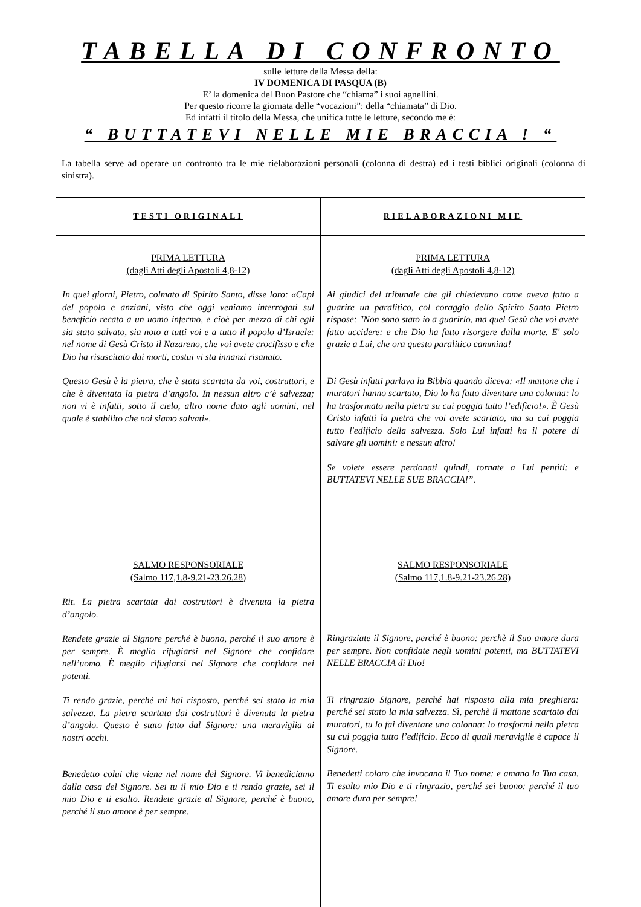TABELLA DI CONFRONTO
sulle letture della Messa della:
IV DOMENICA DI PASQUA (B)
E’ la domenica del Buon Pastore che “chiama” i suoi agnellini.
Per questo ricorre la giornata delle “vocazioni”: della “chiamata” di Dio.
Ed infatti il titolo della Messa, che unifica tutte le letture, secondo me è:
“ BUTTATEVI NELLE MIE BRACCIA ! “
La tabella serve ad operare un confronto tra le mie rielaborazioni personali (colonna di destra) ed i testi biblici originali (colonna di sinistra).
| TESTI ORIGINALI | RIELABORAZIONI MIE |
| --- | --- |
| PRIMA LETTURA (dagli Atti degli Apostoli 4,8-12) In quei giorni, Pietro, colmato di Spirito Santo, disse loro: «Capi del popolo e anziani, visto che oggi veniamo interrogati sul beneficio recato a un uomo infermo, e cioè per mezzo di chi egli sia stato salvato, sia noto a tutti voi e a tutto il popolo d’Israele: nel nome di Gesù Cristo il Nazareno, che voi avete crocifisso e che Dio ha risuscitato dai morti, costui vi sta innanzi risanato. Questo Gesù è la pietra, che è stata scartata da voi, costruttori, e che è diventata la pietra d’angolo. In nessun altro c’è salvezza; non vi è infatti, sotto il cielo, altro nome dato agli uomini, nel quale è stabilito che noi siamo salvati». | PRIMA LETTURA (dagli Atti degli Apostoli 4,8-12) Ai giudici del tribunale che gli chiedevano come aveva fatto a guarire un paralitico, col coraggio dello Spirito Santo Pietro rispose: "Non sono stato io a guarirlo, ma quel Gesù che voi avete fatto uccidere: e che Dio ha fatto risorgere dalla morte. E' solo grazie a Lui, che ora questo paralitico cammina! Di Gesù infatti parlava la Bibbia quando diceva: «Il mattone che i muratori hanno scartato, Dio lo ha fatto diventare una colonna: lo ha trasformato nella pietra su cui poggia tutto l’edificio!». È Gesù Cristo infatti la pietra che voi avete scartato, ma su cui poggia tutto l'edificio della salvezza. Solo Lui infatti ha il potere di salvare gli uomini: e nessun altro! Se volete essere perdonati quindi, tornate a Lui pentìti: e BUTTATEVI NELLE SUE BRACCIA!”. |
| SALMO RESPONSORIALE (Salmo 117,1.8-9.21-23.26.28) Rit. La pietra scartata dai costruttori è divenuta la pietra d’angolo. Rendete grazie al Signore perché è buono, perché il suo amore è per sempre. È meglio rifugiarsi nel Signore che confidare nell’uomo. È meglio rifugiarsi nel Signore che confidare nei potenti. Ti rendo grazie, perché mi hai risposto, perché sei stato la mia salvezza. La pietra scartata dai costruttori è divenuta la pietra d’angolo. Questo è stato fatto dal Signore: una meraviglia ai nostri occhi. Benedetto colui che viene nel nome del Signore. Vi benediciamo dalla casa del Signore. Sei tu il mio Dio e ti rendo grazie, sei il mio Dio e ti esalto. Rendete grazie al Signore, perché è buono, perché il suo amore è per sempre. | SALMO RESPONSORIALE (Salmo 117,1.8-9.21-23.26.28) Ringraziate il Signore, perché è buono: perchè il Suo amore dura per sempre. Non confidate negli uomini potenti, ma BUTTATEVI NELLE BRACCIA di Dio! Ti ringrazio Signore, perché hai risposto alla mia preghiera: perché sei stato la mia salvezza. Sì, perchè il mattone scartato dai muratori, tu lo fai diventare una colonna: lo trasformi nella pietra su cui poggia tutto l’edificio. Ecco di quali meraviglie è capace il Signore. Benedetti coloro che invocano il Tuo nome: e amano la Tua casa. Ti esalto mio Dio e ti ringrazio, perché sei buono: perché il tuo amore dura per sempre! |